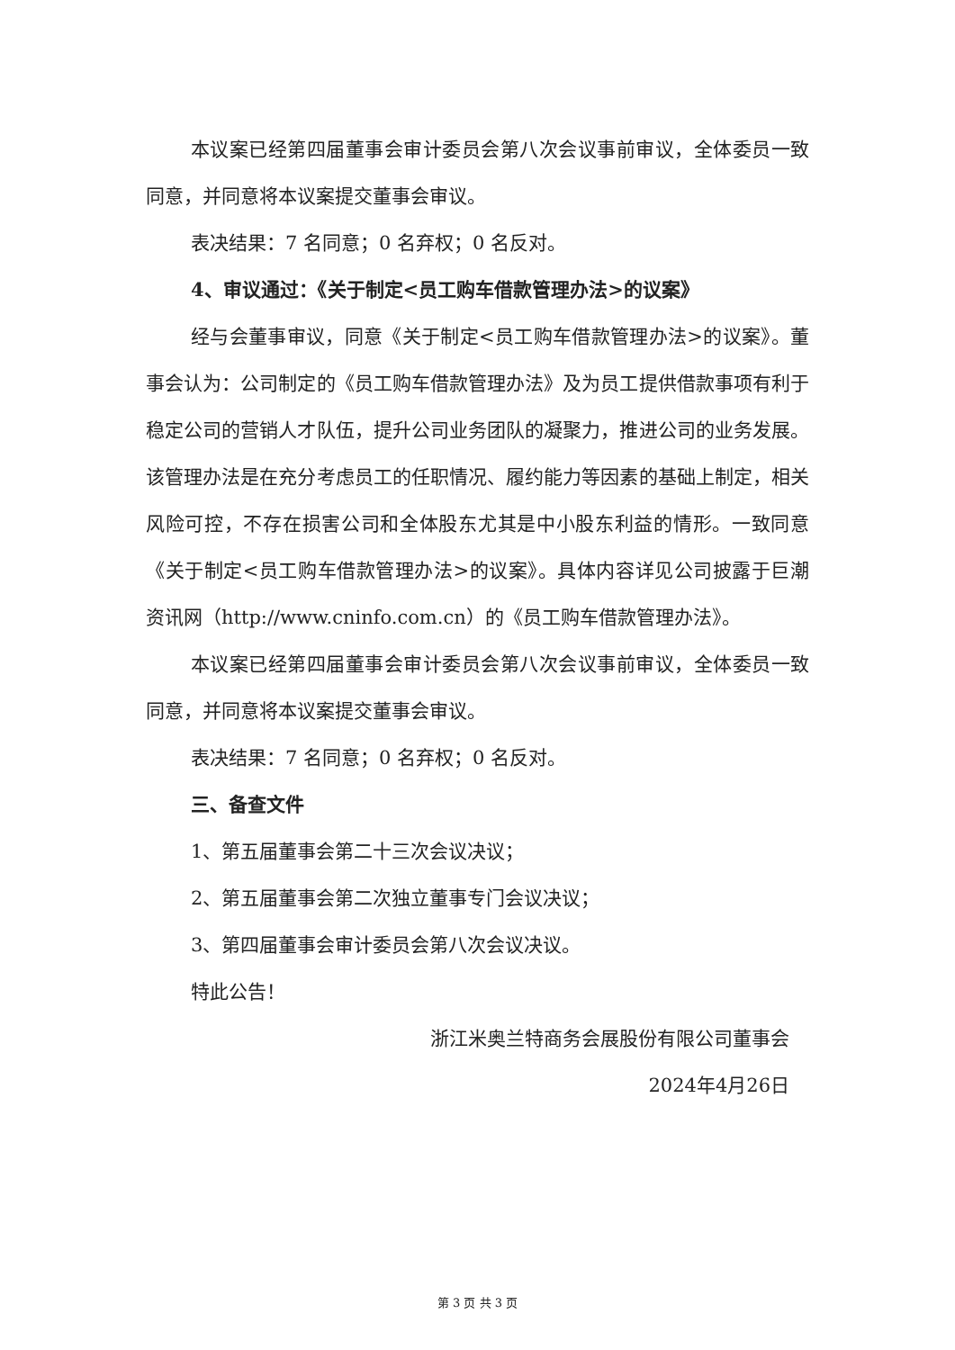本议案已经第四届董事会审计委员会第八次会议事前审议，全体委员一致同意，并同意将本议案提交董事会审议。
表决结果：7 名同意；0 名弃权；0 名反对。
4、审议通过：《关于制定<员工购车借款管理办法>的议案》
经与会董事审议，同意《关于制定<员工购车借款管理办法>的议案》。董事会认为：公司制定的《员工购车借款管理办法》及为员工提供借款事项有利于稳定公司的营销人才队伍，提升公司业务团队的凝聚力，推进公司的业务发展。该管理办法是在充分考虑员工的任职情况、履约能力等因素的基础上制定，相关风险可控，不存在损害公司和全体股东尤其是中小股东利益的情形。一致同意《关于制定<员工购车借款管理办法>的议案》。具体内容详见公司披露于巨潮资讯网（http://www.cninfo.com.cn）的《员工购车借款管理办法》。
本议案已经第四届董事会审计委员会第八次会议事前审议，全体委员一致同意，并同意将本议案提交董事会审议。
表决结果：7 名同意；0 名弃权；0 名反对。
三、备查文件
1、第五届董事会第二十三次会议决议；
2、第五届董事会第二次独立董事专门会议决议；
3、第四届董事会审计委员会第八次会议决议。
特此公告！
浙江米奥兰特商务会展股份有限公司董事会
2024年4月26日
第 3 页 共 3 页